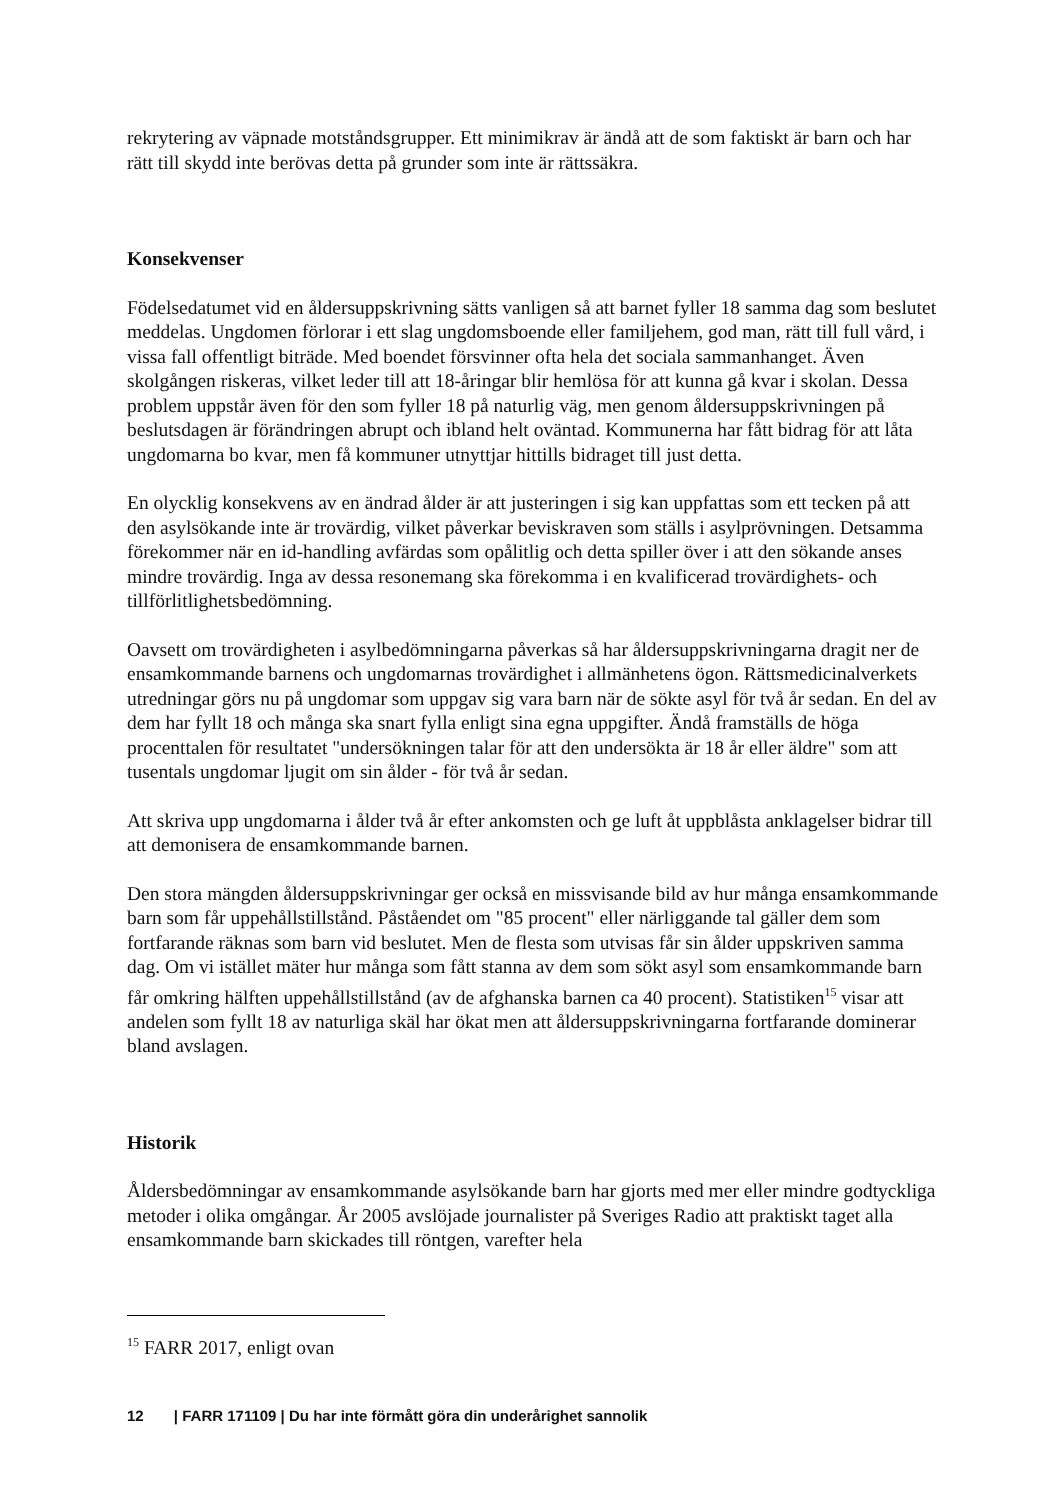rekrytering av väpnade motståndsgrupper. Ett minimikrav är ändå att de som faktiskt är barn och har rätt till skydd inte berövas detta på grunder som inte är rättssäkra.
Konsekvenser
Födelsedatumet vid en åldersuppskrivning sätts vanligen så att barnet fyller 18 samma dag som beslutet meddelas. Ungdomen förlorar i ett slag ungdomsboende eller familjehem, god man, rätt till full vård, i vissa fall offentligt biträde. Med boendet försvinner ofta hela det sociala sammanhanget. Även skolgången riskeras, vilket leder till att 18-åringar blir hemlösa för att kunna gå kvar i skolan. Dessa problem uppstår även för den som fyller 18 på naturlig väg, men genom åldersuppskrivningen på beslutsdagen är förändringen abrupt och ibland helt oväntad. Kommunerna har fått bidrag för att låta ungdomarna bo kvar, men få kommuner utnyttjar hittills bidraget till just detta.
En olycklig konsekvens av en ändrad ålder är att justeringen i sig kan uppfattas som ett tecken på att den asylsökande inte är trovärdig, vilket påverkar beviskraven som ställs i asylprövningen. Detsamma förekommer när en id-handling avfärdas som opålitlig och detta spiller över i att den sökande anses mindre trovärdig. Inga av dessa resonemang ska förekomma i en kvalificerad trovärdighets- och tillförlitlighetsbedömning.
Oavsett om trovärdigheten i asylbedömningarna påverkas så har åldersuppskrivningarna dragit ner de ensamkommande barnens och ungdomarnas trovärdighet i allmänhetens ögon. Rättsmedicinalverkets utredningar görs nu på ungdomar som uppgav sig vara barn när de sökte asyl för två år sedan. En del av dem har fyllt 18 och många ska snart fylla enligt sina egna uppgifter. Ändå framställs de höga procenttalen för resultatet "undersökningen talar för att den undersökta är 18 år eller äldre" som att tusentals ungdomar ljugit om sin ålder - för två år sedan.
Att skriva upp ungdomarna i ålder två år efter ankomsten och ge luft åt uppblåsta anklagelser bidrar till att demonisera de ensamkommande barnen.
Den stora mängden åldersuppskrivningar ger också en missvisande bild av hur många ensamkommande barn som får uppehållstillstånd. Påståendet om "85 procent" eller närliggande tal gäller dem som fortfarande räknas som barn vid beslutet. Men de flesta som utvisas får sin ålder uppskriven samma dag. Om vi istället mäter hur många som fått stanna av dem som sökt asyl som ensamkommande barn får omkring hälften uppehållstillstånd (av de afghanska barnen ca 40 procent). Statistiken<sup>15</sup> visar att andelen som fyllt 18 av naturliga skäl har ökat men att åldersuppskrivningarna fortfarande dominerar bland avslagen.
Historik
Åldersbedömningar av ensamkommande asylsökande barn har gjorts med mer eller mindre godtyckliga metoder i olika omgångar. År 2005 avslöjade journalister på Sveriges Radio att praktiskt taget alla ensamkommande barn skickades till röntgen, varefter hela
<sup>15</sup> FARR 2017, enligt ovan
12 | FARR 171109 | Du har inte förmått göra din underårighet sannolik